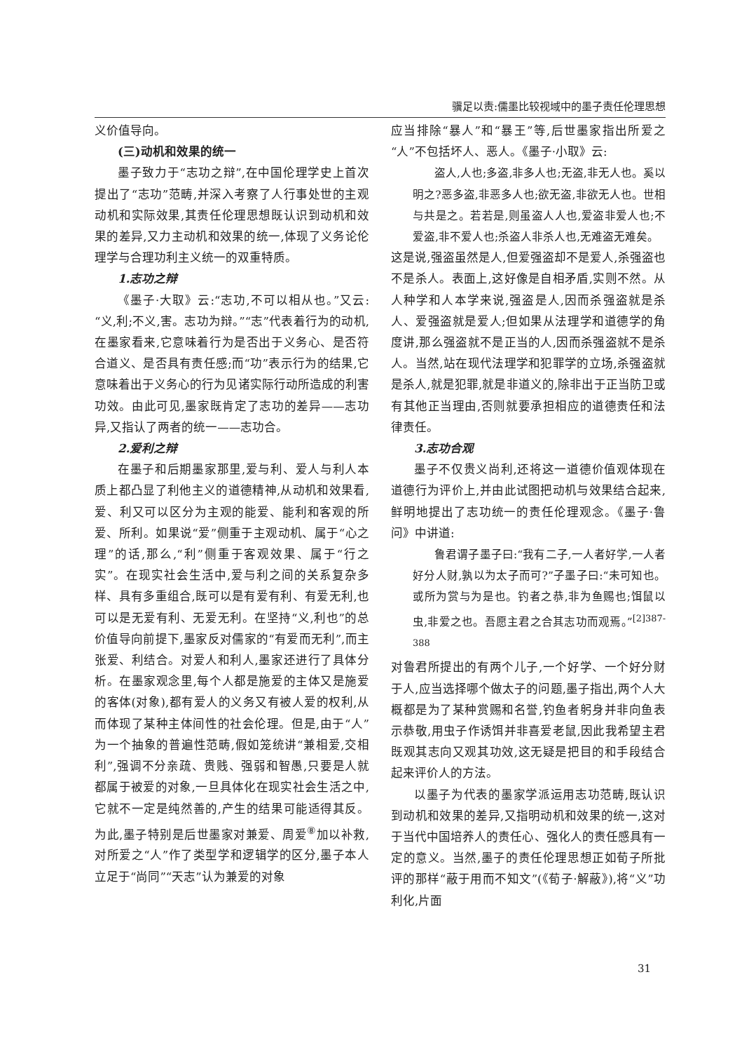骥足以责:儒墨比较视域中的墨子责任伦理思想
义价值导向。
(三)动机和效果的统一
墨子致力于“志功之辩”,在中国伦理学史上首次提出了“志功”范畴,并深入考察了人行事处世的主观动机和实际效果,其责任伦理思想既认识到动机和效果的差异,又力主动机和效果的统一,体现了义务论伦理学与合理功利主义统一的双重特质。
1.志功之辩
《墨子·大取》云:“志功,不可以相从也。”又云:“义,利;不义,害。志功为辩。”“志”代表着行为的动机,在墨家看来,它意味着行为是否出于义务心、是否符合道义、是否具有责任感;而“功”表示行为的结果,它意味着出于义务心的行为见诸实际行动所造成的利害功效。由此可见,墨家既肯定了志功的差异——志功异,又指认了两者的统一——志功合。
2.爱利之辩
在墨子和后期墨家那里,爱与利、爱人与利人本质上都凸显了利他主义的道德精神,从动机和效果看,爱、利又可以区分为主观的能爱、能利和客观的所爱、所利。如果说“爱”侧重于主观动机、属于“心之理”的话,那么,“利”侧重于客观效果、属于“行之实”。在现实社会生活中,爱与利之间的关系复杂多样、具有多重组合,既可以是有爱有利、有爱无利,也可以是无爱有利、无爱无利。在坚持“义,利也”的总价值导向前提下,墨家反对儒家的“有爱而无利”,而主张爱、利结合。对爱人和利人,墨家还进行了具体分析。在墨家观念里,每个人都是施爱的主体又是施爱的客体(对象),都有爱人的义务又有被人爱的权利,从而体现了某种主体间性的社会伦理。但是,由于“人”为一个抽象的普遍性范畴,假如笼统讲“兼相爱,交相利”,强调不分亲疏、贵贱、强弱和智愚,只要是人就都属于被爱的对象,一旦具体化在现实社会生活之中,它就不一定是纯然善的,产生的结果可能适得其反。为此,墨子特别是后世墨家对兼爱、周爱<sup>⑧</sup>加以补救,对所爱之“人”作了类型学和逻辑学的区分,墨子本人立足于“尚同”“天志”认为兼爱的对象
应当排除“暴人”和“暴王”等,后世墨家指出所爱之“人”不包括坏人、恶人。《墨子·小取》云:
盗人,人也;多盗,非多人也;无盗,非无人也。奚以明之?恶多盗,非恶多人也;欲无盗,非欲无人也。世相与共是之。若若是,则虽盗人人也,爱盗非爱人也;不爱盗,非不爱人也;杀盗人非杀人也,无难盗无难矣。
这是说,强盗虽然是人,但爱强盗却不是爱人,杀强盗也不是杀人。表面上,这好像是自相矛盾,实则不然。从人种学和人本学来说,强盗是人,因而杀强盗就是杀人、爱强盗就是爱人;但如果从法理学和道德学的角度讲,那么强盗就不是正当的人,因而杀强盗就不是杀人。当然,站在现代法理学和犯罪学的立场,杀强盗就是杀人,就是犯罪,就是非道义的,除非出于正当防卫或有其他正当理由,否则就要承担相应的道德责任和法律责任。
3.志功合观
墨子不仅贵义尚利,还将这一道德价值观体现在道德行为评价上,并由此试图把动机与效果结合起来,鲜明地提出了志功统一的责任伦理观念。《墨子·鲁问》中讲道:
鲁君谓子墨子曰:“我有二子,一人者好学,一人者好分人财,孰以为太子而可?”子墨子曰:“未可知也。或所为赏与为是也。钓者之恭,非为鱼赐也;饵鼠以虫,非爱之也。吾愿主君之合其志功而观焉。”<sup>[2]387-388</sup>
对鲁君所提出的有两个儿子,一个好学、一个好分财于人,应当选择哪个做太子的问题,墨子指出,两个人大概都是为了某种赏赐和名誉,钓鱼者躬身并非向鱼表示恭敬,用虫子作诱饵并非喜爱老鼠,因此我希望主君既观其志向又观其功效,这无疑是把目的和手段结合起来评价人的方法。
以墨子为代表的墨家学派运用志功范畴,既认识到动机和效果的差异,又指明动机和效果的统一,这对于当代中国培养人的责任心、强化人的责任感具有一定的意义。当然,墨子的责任伦理思想正如荀子所批评的那样“蔽于用而不知文”(《荀子·解蔽》),将“义”功利化,片面
31